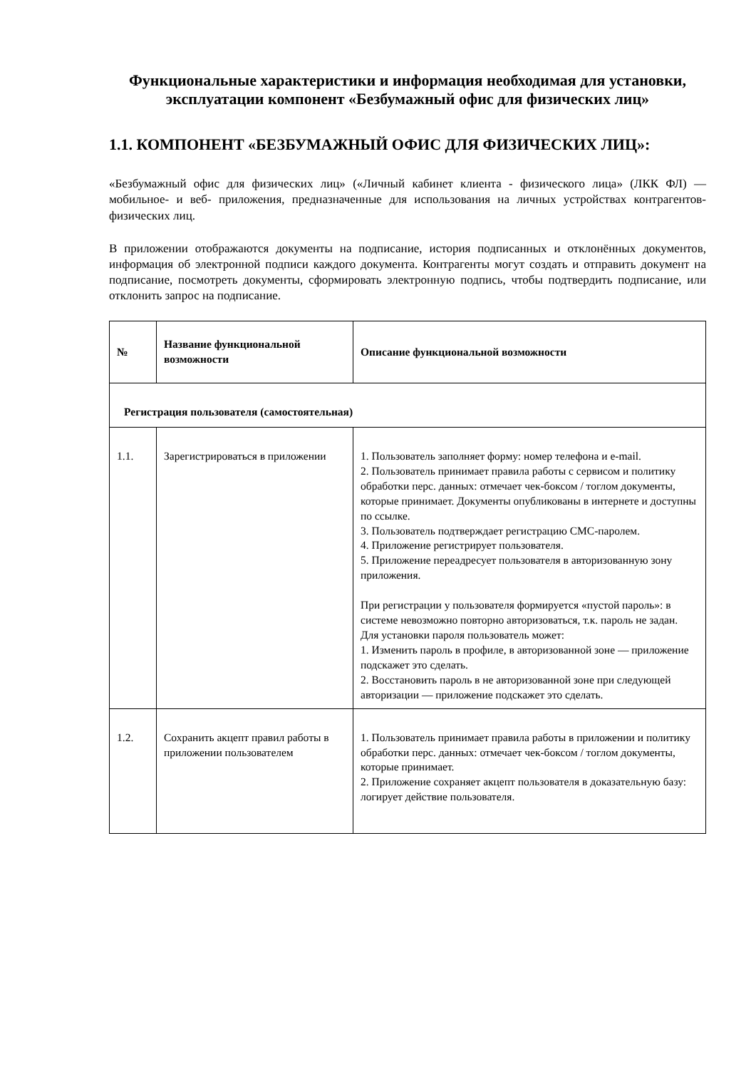Функциональные характеристики и информация необходимая для установки, эксплуатации компонент «Безбумажный офис для физических лиц»
1.1. КОМПОНЕНТ «БЕЗБУМАЖНЫЙ ОФИС ДЛЯ ФИЗИЧЕСКИХ ЛИЦ»:
«Безбумажный офис для физических лиц» («Личный кабинет клиента - физического лица» (ЛКК ФЛ) — мобильное- и веб- приложения, предназначенные для использования на личных устройствах контрагентов-физических лиц.
В приложении отображаются документы на подписание, история подписанных и отклонённых документов, информация об электронной подписи каждого документа. Контрагенты могут создать и отправить документ на подписание, посмотреть документы, сформировать электронную подпись, чтобы подтвердить подписание, или отклонить запрос на подписание.
| № | Название функциональной возможности | Описание функциональной возможности |
| --- | --- | --- |
| Регистрация пользователя (самостоятельная) | | |
| 1.1. | Зарегистрироваться в приложении | 1. Пользователь заполняет форму: номер телефона и e-mail. 2. Пользователь принимает правила работы с сервисом и политику обработки перс. данных: отмечает чек-боксом / тоглом документы, которые принимает. Документы опубликованы в интернете и доступны по ссылке. 3. Пользователь подтверждает регистрацию СМС-паролем. 4. Приложение регистрирует пользователя. 5. Приложение переадресует пользователя в авторизованную зону приложения. При регистрации у пользователя формируется «пустой пароль»: в системе невозможно повторно авторизоваться, т.к. пароль не задан. Для установки пароля пользователь может: 1. Изменить пароль в профиле, в авторизованной зоне — приложение подскажет это сделать. 2. Восстановить пароль в не авторизованной зоне при следующей авторизации — приложение подскажет это сделать. |
| 1.2. | Сохранить акцепт правил работы в приложении пользователем | 1. Пользователь принимает правила работы в приложении и политику обработки перс. данных: отмечает чек-боксом / тоглом документы, которые принимает. 2. Приложение сохраняет акцепт пользователя в доказательную базу: логирует действие пользователя. |